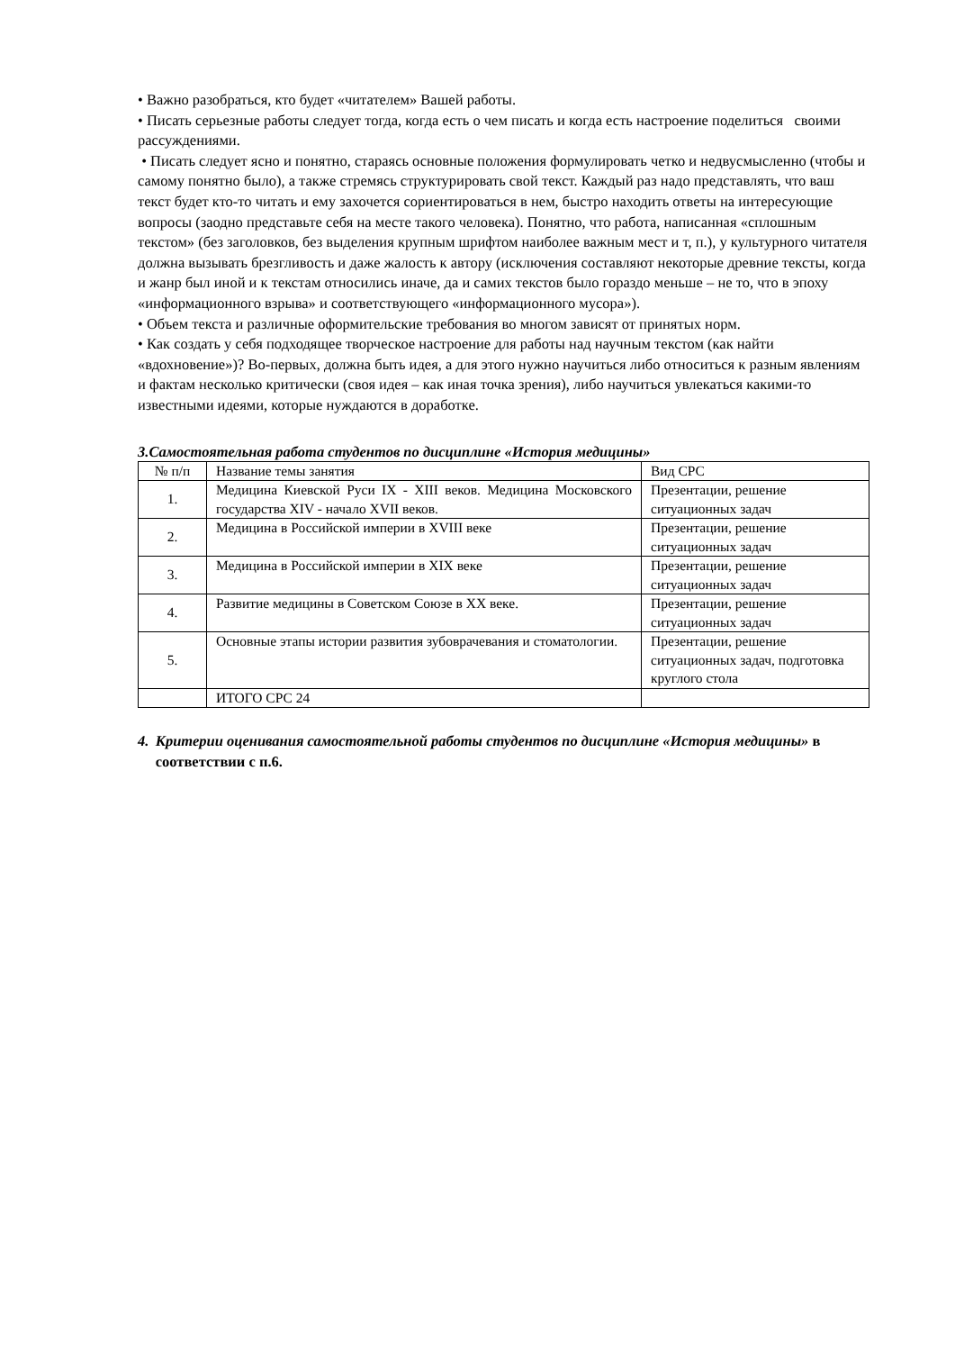• Важно разобраться, кто будет «читателем» Вашей работы.
• Писать серьезные работы следует тогда, когда есть о чем писать и когда есть настроение поделиться своими рассуждениями.
• Писать следует ясно и понятно, стараясь основные положения формулировать четко и недвусмысленно (чтобы и самому понятно было), а также стремясь структурировать свой текст. Каждый раз надо представлять, что ваш текст будет кто-то читать и ему захочется сориентироваться в нем, быстро находить ответы на интересующие вопросы (заодно представьте себя на месте такого человека). Понятно, что работа, написанная «сплошным текстом» (без заголовков, без выделения крупным шрифтом наиболее важным мест и т, п.), у культурного читателя должна вызывать брезгливость и даже жалость к автору (исключения составляют некоторые древние тексты, когда и жанр был иной и к текстам относились иначе, да и самих текстов было гораздо меньше – не то, что в эпоху «информационного взрыва» и соответствующего «информационного мусора»).
• Объем текста и различные оформительские требования во многом зависят от принятых норм.
• Как создать у себя подходящее творческое настроение для работы над научным текстом (как найти «вдохновение»)? Во-первых, должна быть идея, а для этого нужно научиться либо относиться к разным явлениям и фактам несколько критически (своя идея – как иная точка зрения), либо научиться увлекаться какими-то известными идеями, которые нуждаются в доработке.
3.Самостоятельная работа студентов по дисциплине «История медицины»
| № п/п | Название темы занятия | Вид СРС |
| 1. | Медицина Киевской Руси IX - XIII веков. Медицина Московского государства XIV - начало XVII веков. | Презентации, решение ситуационных задач |
| 2. | Медицина в Российской империи в XVIII веке | Презентации, решение ситуационных задач |
| 3. | Медицина в Российской империи в XIX веке | Презентации, решение ситуационных задач |
| 4. | Развитие медицины в Советском Союзе в XX веке. | Презентации, решение ситуационных задач |
| 5. | Основные этапы истории развития зубоврачевания и стоматологии. | Презентации, решение ситуационных задач, подготовка круглого стола |
| | ИТОГО СРС 24 | |
4. Критерии оценивания самостоятельной работы студентов по дисциплине «История медицины» в соответствии с п.6.